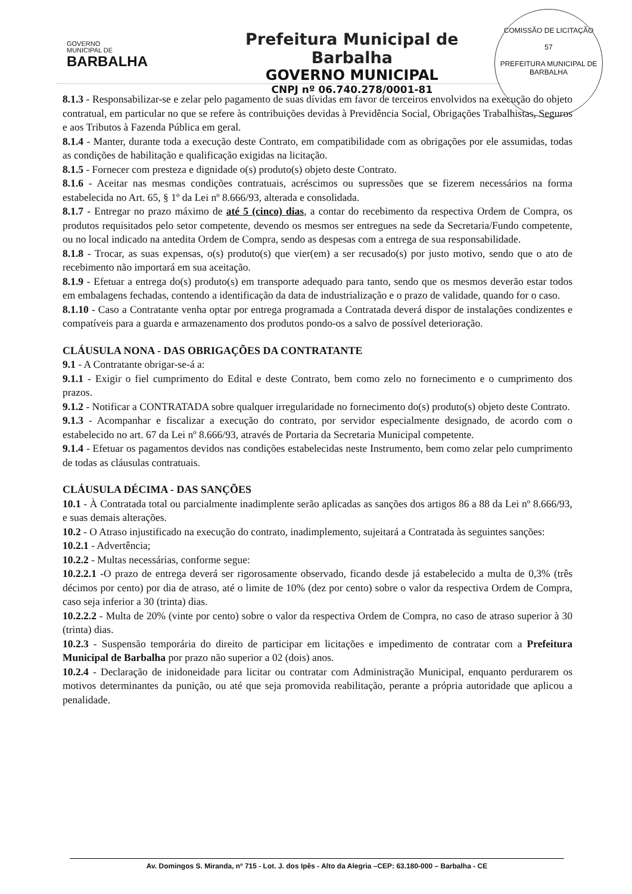GOVERNO
MUNICIPAL DE
BARBALHA
Prefeitura Municipal de Barbalha
GOVERNO MUNICIPAL
CNPJ nº 06.740.278/0001-81
COMISSÃO DE LICITAÇÃO
57
PREFEITURA MUNICIPAL DE BARBALHA
8.1.3 - Responsabilizar-se e zelar pelo pagamento de suas dívidas em favor de terceiros envolvidos na execução do objeto contratual, em particular no que se refere às contribuições devidas à Previdência Social, Obrigações Trabalhistas, Seguros e aos Tributos à Fazenda Pública em geral.
8.1.4 - Manter, durante toda a execução deste Contrato, em compatibilidade com as obrigações por ele assumidas, todas as condições de habilitação e qualificação exigidas na licitação.
8.1.5 - Fornecer com presteza e dignidade o(s) produto(s) objeto deste Contrato.
8.1.6 - Aceitar nas mesmas condições contratuais, acréscimos ou supressões que se fizerem necessários na forma estabelecida no Art. 65, § 1º da Lei nº 8.666/93, alterada e consolidada.
8.1.7 - Entregar no prazo máximo de até 5 (cinco) dias, a contar do recebimento da respectiva Ordem de Compra, os produtos requisitados pelo setor competente, devendo os mesmos ser entregues na sede da Secretaria/Fundo competente, ou no local indicado na antedita Ordem de Compra, sendo as despesas com a entrega de sua responsabilidade.
8.1.8 - Trocar, as suas expensas, o(s) produto(s) que vier(em) a ser recusado(s) por justo motivo, sendo que o ato de recebimento não importará em sua aceitação.
8.1.9 - Efetuar a entrega do(s) produto(s) em transporte adequado para tanto, sendo que os mesmos deverão estar todos em embalagens fechadas, contendo a identificação da data de industrialização e o prazo de validade, quando for o caso.
8.1.10 - Caso a Contratante venha optar por entrega programada a Contratada deverá dispor de instalações condizentes e compatíveis para a guarda e armazenamento dos produtos pondo-os a salvo de possível deterioração.
CLÁUSULA NONA - DAS OBRIGAÇÕES DA CONTRATANTE
9.1 - A Contratante obrigar-se-á a:
9.1.1 - Exigir o fiel cumprimento do Edital e deste Contrato, bem como zelo no fornecimento e o cumprimento dos prazos.
9.1.2 - Notificar a CONTRATADA sobre qualquer irregularidade no fornecimento do(s) produto(s) objeto deste Contrato.
9.1.3 - Acompanhar e fiscalizar a execução do contrato, por servidor especialmente designado, de acordo com o estabelecido no art. 67 da Lei nº 8.666/93, através de Portaria da Secretaria Municipal competente.
9.1.4 - Efetuar os pagamentos devidos nas condições estabelecidas neste Instrumento, bem como zelar pelo cumprimento de todas as cláusulas contratuais.
CLÁUSULA DÉCIMA - DAS SANÇÕES
10.1 - À Contratada total ou parcialmente inadimplente serão aplicadas as sanções dos artigos 86 a 88 da Lei nº 8.666/93, e suas demais alterações.
10.2 - O Atraso injustificado na execução do contrato, inadimplemento, sujeitará a Contratada às seguintes sanções:
10.2.1 - Advertência;
10.2.2 - Multas necessárias, conforme segue:
10.2.2.1 -O prazo de entrega deverá ser rigorosamente observado, ficando desde já estabelecido a multa de 0,3% (três décimos por cento) por dia de atraso, até o limite de 10% (dez por cento) sobre o valor da respectiva Ordem de Compra, caso seja inferior a 30 (trinta) dias.
10.2.2.2 - Multa de 20% (vinte por cento) sobre o valor da respectiva Ordem de Compra, no caso de atraso superior à 30 (trinta) dias.
10.2.3 - Suspensão temporária do direito de participar em licitações e impedimento de contratar com a Prefeitura Municipal de Barbalha por prazo não superior a 02 (dois) anos.
10.2.4 - Declaração de inidoneidade para licitar ou contratar com Administração Municipal, enquanto perdurarem os motivos determinantes da punição, ou até que seja promovida reabilitação, perante a própria autoridade que aplicou a penalidade.
Av. Domingos S. Miranda, nº 715 - Lot. J. dos Ipês - Alto da Alegria –CEP: 63.180-000 – Barbalha - CE